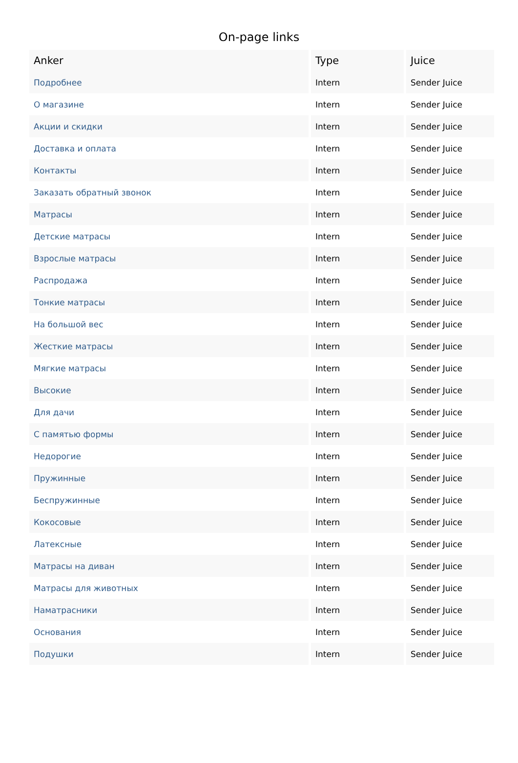On-page links
| Anker | Type | Juice |
| --- | --- | --- |
| Подробнее | Intern | Sender Juice |
| О магазине | Intern | Sender Juice |
| Акции и скидки | Intern | Sender Juice |
| Доставка и оплата | Intern | Sender Juice |
| Контакты | Intern | Sender Juice |
| Заказать обратный звонок | Intern | Sender Juice |
| Матрасы | Intern | Sender Juice |
| Детские матрасы | Intern | Sender Juice |
| Взрослые матрасы | Intern | Sender Juice |
| Распродажа | Intern | Sender Juice |
| Тонкие матрасы | Intern | Sender Juice |
| На большой вес | Intern | Sender Juice |
| Жесткие матрасы | Intern | Sender Juice |
| Мягкие матрасы | Intern | Sender Juice |
| Высокие | Intern | Sender Juice |
| Для дачи | Intern | Sender Juice |
| С памятью формы | Intern | Sender Juice |
| Недорогие | Intern | Sender Juice |
| Пружинные | Intern | Sender Juice |
| Беспружинные | Intern | Sender Juice |
| Кокосовые | Intern | Sender Juice |
| Латексные | Intern | Sender Juice |
| Матрасы на диван | Intern | Sender Juice |
| Матрасы для животных | Intern | Sender Juice |
| Наматрасники | Intern | Sender Juice |
| Основания | Intern | Sender Juice |
| Подушки | Intern | Sender Juice |